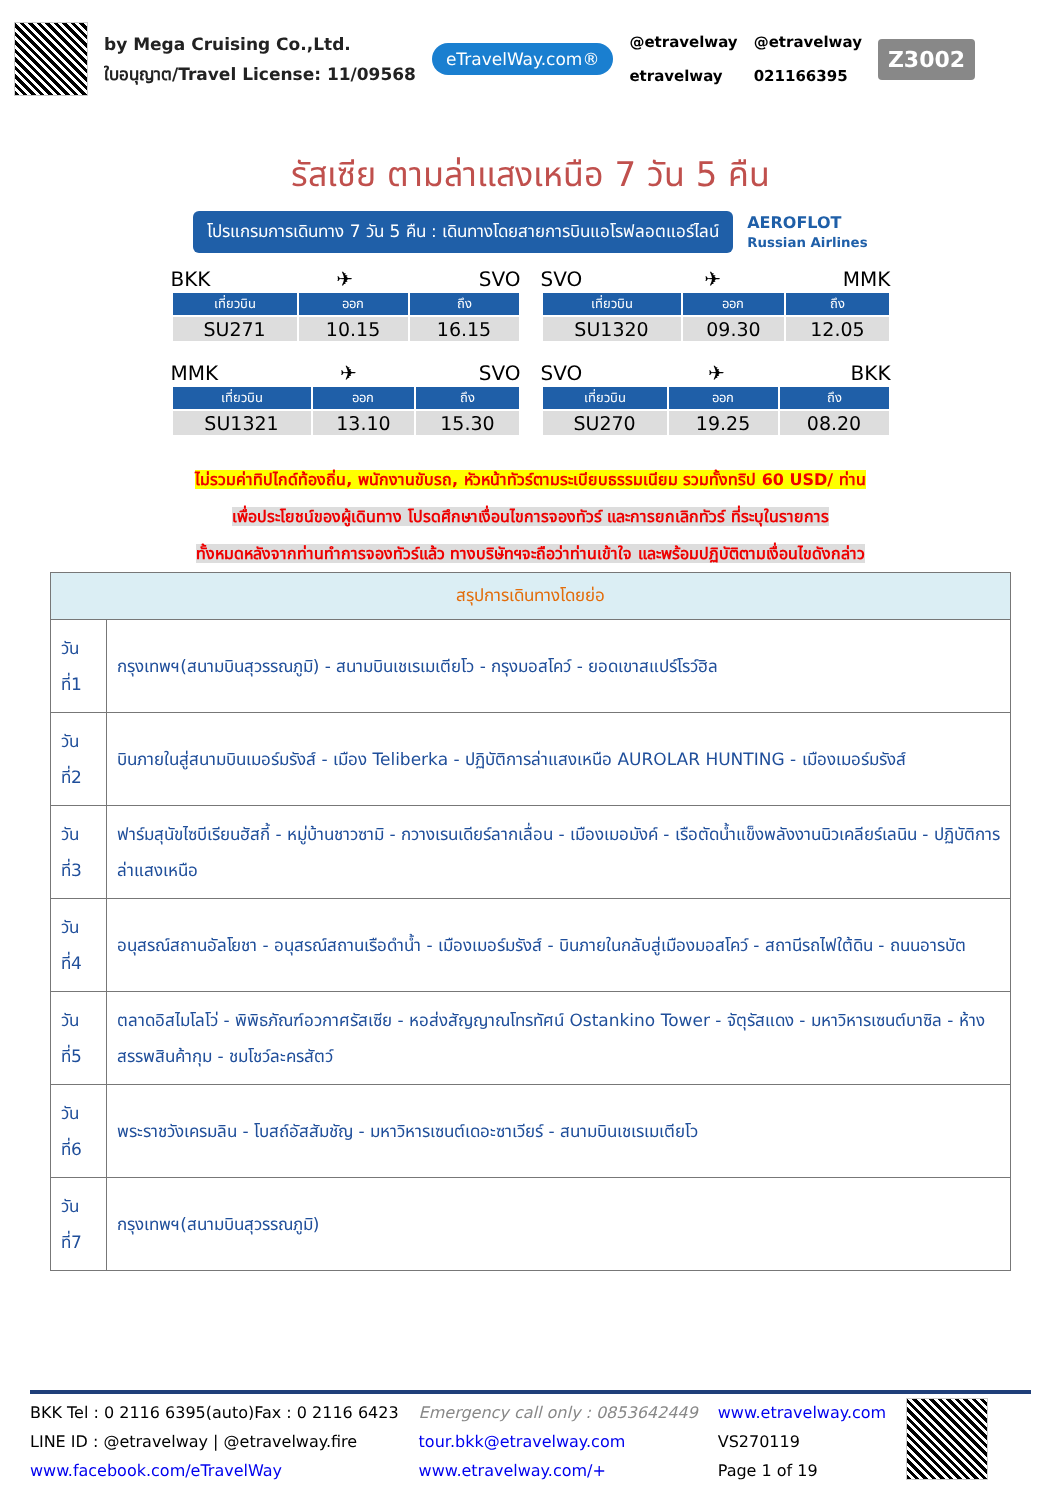by Mega Cruising Co.,Ltd.
ใบอนุญาต/Travel License: 11/09568
eTravelWay.com®
@etravelway @etravelway etravelway 021166395
Z3002
รัสเซีย ตามล่าแสงเหนือ 7 วัน 5 คืน
โปรแกรมการเดินทาง 7 วัน 5 คืน : เดินทางโดยสายการบินแอโรฟลอตแอร์ไลน์
AEROFLOT
Russian Airlines
BKK ✈ SVO
| เที่ยวบิน | ออก | ถึง |
| --- | --- | --- |
| SU271 | 10.15 | 16.15 |
SVO ✈ MMK
| เที่ยวบิน | ออก | ถึง |
| --- | --- | --- |
| SU1320 | 09.30 | 12.05 |
MMK ✈ SVO
| เที่ยวบิน | ออก | ถึง |
| --- | --- | --- |
| SU1321 | 13.10 | 15.30 |
SVO ✈ BKK
| เที่ยวบิน | ออก | ถึง |
| --- | --- | --- |
| SU270 | 19.25 | 08.20 |
ไม่รวมค่าทิปไกด์ท้องถิ่น, พนักงานขับรถ, หัวหน้าทัวร์ตามระเบียบธรรมเนียม รวมทั้งทริป 60 USD/ ท่าน
เพื่อประโยชน์ของผู้เดินทาง โปรดศึกษาเงื่อนไขการจองทัวร์ และการยกเลิกทัวร์ ที่ระบุในรายการ
ทั้งหมดหลังจากท่านทำการจองทัวร์แล้ว ทางบริษัทฯจะถือว่าท่านเข้าใจ และพร้อมปฏิบัติตามเงื่อนไขดังกล่าว
| สรุปการเดินทางโดยย่อ | |
| --- | --- |
| วันที่1 | กรุงเทพฯ(สนามบินสุวรรณภูมิ) - สนามบินเชเรเมเตียโว - กรุงมอสโคว์ - ยอดเขาสแปร์โรว์ฮิล |
| วันที่2 | บินภายในสู่สนามบินเมอร์มรังส์ - เมือง Teliberka - ปฏิบัติการล่าแสงเหนือ AUROLAR HUNTING - เมืองเมอร์มรังส์ |
| วันที่3 | ฟาร์มสุนัขไซบีเรียนฮัสกี้ - หมู่บ้านชาวซามิ - กวางเรนเดียร์ลากเลื่อน - เมืองเมอมังค์ - เรือตัดน้ำแข็งพลังงานนิวเคลียร์เลนิน - ปฏิบัติการล่าแสงเหนือ |
| วันที่4 | อนุสรณ์สถานอัลโยชา - อนุสรณ์สถานเรือดำน้ำ - เมืองเมอร์มรังส์ - บินภายในกลับสู่เมืองมอสโคว์ - สถานีรถไฟใต้ดิน - ถนนอารบัต |
| วันที่5 | ตลาดอิสไมโลโว่ - พิพิธภัณฑ์อวกาศรัสเซีย - หอส่งสัญญาณโทรทัศน์ Ostankino Tower - จัตุรัสแดง - มหาวิหารเซนต์บาซิล - ห้างสรรพสินค้ากุม - ชมโชว์ละครสัตว์ |
| วันที่6 | พระราชวังเครมลิน - โบสถ์อัสสัมชัญ - มหาวิหารเซนต์เดอะซาเวียร์ - สนามบินเชเรเมเตียโว |
| วันที่7 | กรุงเทพฯ(สนามบินสุวรรณภูมิ) |
BKK Tel : 0 2116 6395(auto)Fax : 0 2116 6423
LINE ID : @etravelway | @etravelway.fire
www.facebook.com/eTravelWay
Emergency call only : 0853642449
tour.bkk@etravelway.com
www.etravelway.com/+
www.etravelway.com
VS270119
Page 1 of 19